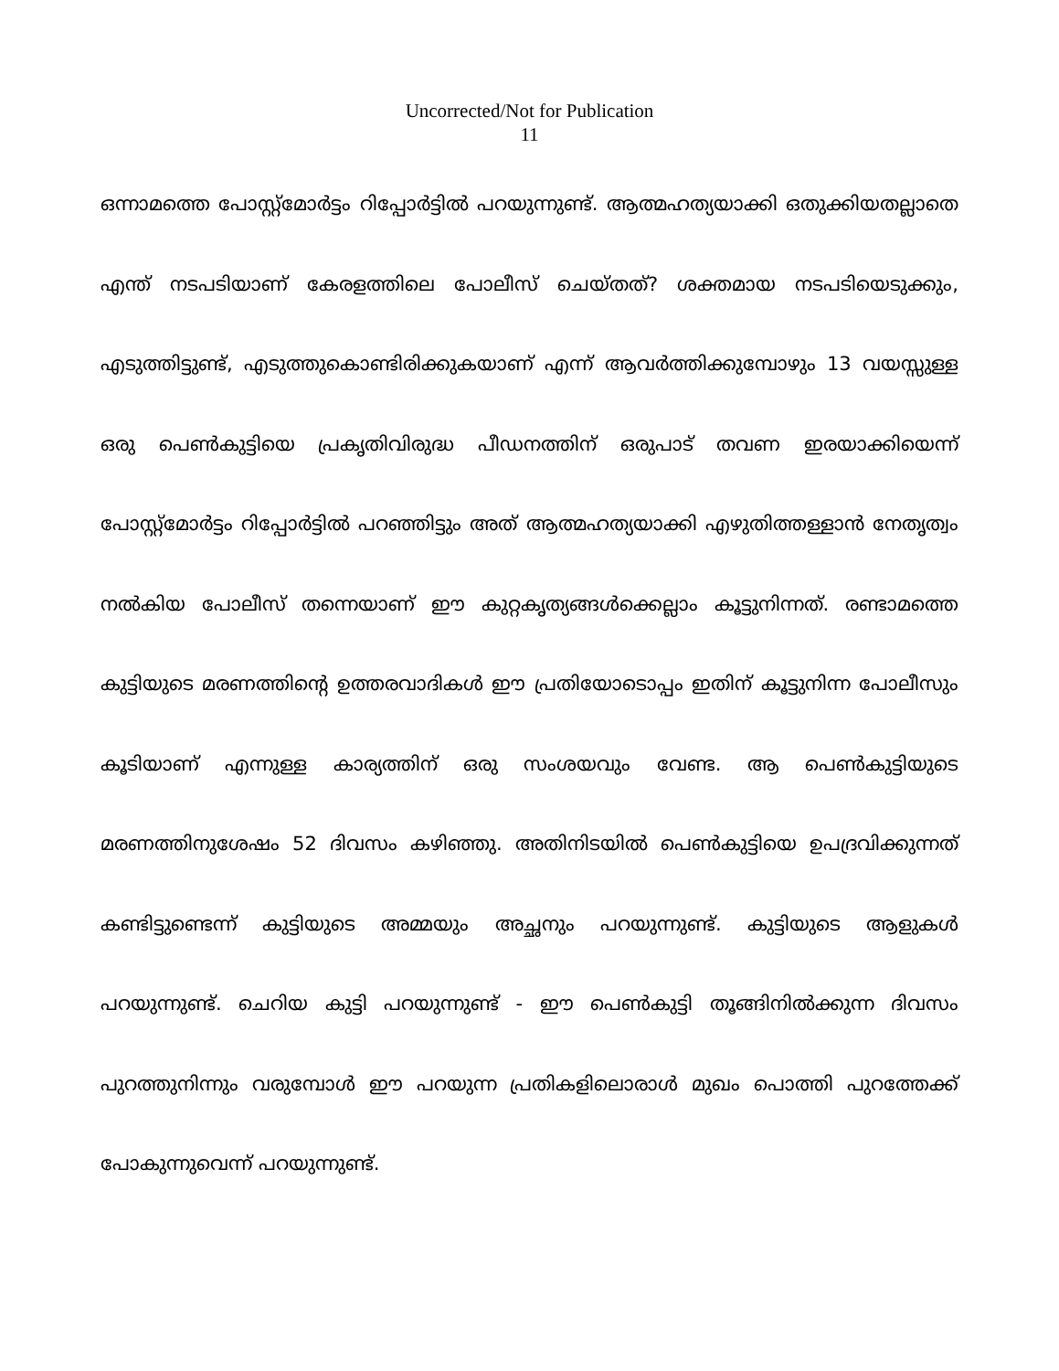Uncorrected/Not for Publication
11
ഒന്നാമത്തെ പോസ്റ്റ്മോർട്ടം റിപ്പോർട്ടിൽ പറയുന്നുണ്ട്. ആത്മഹത്യയാക്കി ഒതുക്കിയതല്ലാതെ എന്ത് നടപടിയാണ് കേരളത്തിലെ പോലീസ് ചെയ്തത്? ശക്തമായ നടപടിയെടുക്കും, എടുത്തിട്ടുണ്ട്, എടുത്തുകൊണ്ടിരിക്കുകയാണ് എന്ന് ആവർത്തിക്കുമ്പോഴും 13 വയസ്സുള്ള ഒരു പെൺകുട്ടിയെ പ്രകൃതിവിരുദ്ധ പീഡനത്തിന് ഒരുപാട് തവണ ഇരയാക്കിയെന്ന് പോസ്റ്റ്മോർട്ടം റിപ്പോർട്ടിൽ പറഞ്ഞിട്ടും അത് ആത്മഹത്യയാക്കി എഴുതിത്തള്ളാൻ നേതൃത്വം നൽകിയ പോലീസ് തന്നെയാണ് ഈ കുറ്റകൃത്യങ്ങൾക്കെല്ലാം കൂട്ടുനിന്നത്. രണ്ടാമത്തെ കുട്ടിയുടെ മരണത്തിന്റെ ഉത്തരവാദികൾ ഈ പ്രതിയോടൊപ്പം ഇതിന് കൂട്ടുനിന്ന പോലീസും കൂടിയാണ് എന്നുള്ള കാര്യത്തിന് ഒരു സംശയവും വേണ്ട. ആ പെൺകുട്ടിയുടെ മരണത്തിനുശേഷം 52 ദിവസം കഴിഞ്ഞു. അതിനിടയിൽ പെൺകുട്ടിയെ ഉപദ്രവിക്കുന്നത് കണ്ടിട്ടുണ്ടെന്ന് കുട്ടിയുടെ അമ്മയും അച്ഛനും പറയുന്നുണ്ട്. കുട്ടിയുടെ ആളുകൾ പറയുന്നുണ്ട്. ചെറിയ കുട്ടി പറയുന്നുണ്ട് - ഈ പെൺകുട്ടി തൂങ്ങിനിൽക്കുന്ന ദിവസം പുറത്തുനിന്നും വരുമ്പോൾ ഈ പറയുന്ന പ്രതികളിലൊരാൾ മുഖം പൊത്തി പുറത്തേക്ക് പോകുന്നുവെന്ന് പറയുന്നുണ്ട്.